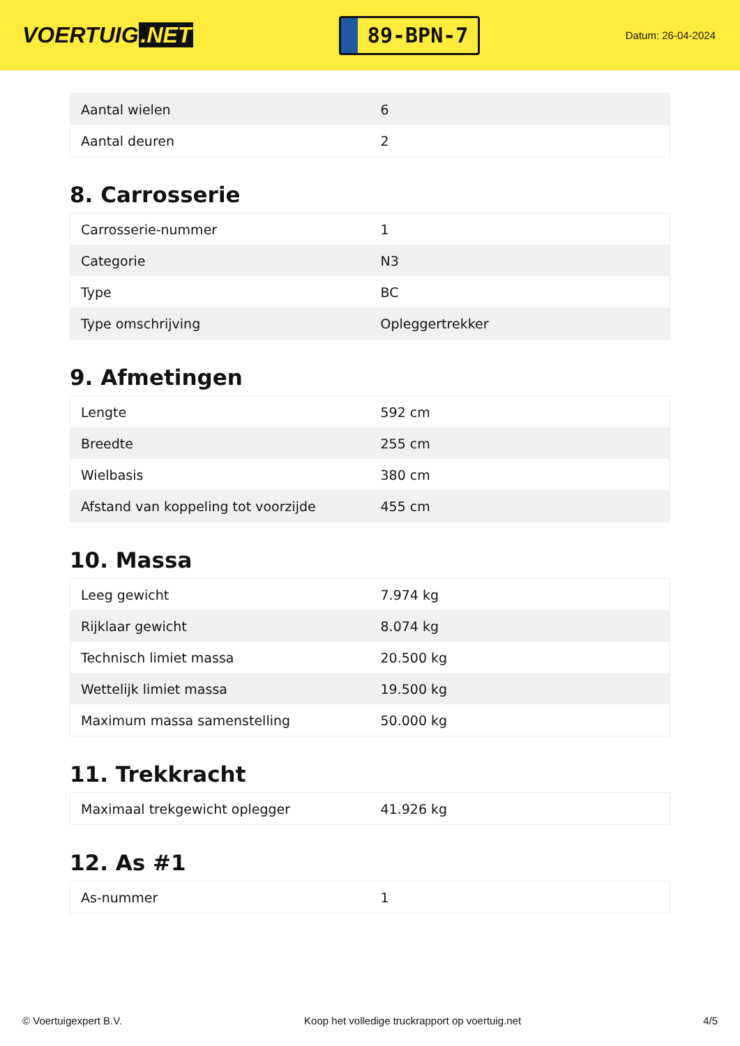VOERTUIG.NET
89-BPN-7
Datum: 26-04-2024
| Aantal wielen | 6 |
| Aantal deuren | 2 |
8. Carrosserie
| Carrosserie-nummer | 1 |
| Categorie | N3 |
| Type | BC |
| Type omschrijving | Opleggertrekker |
9. Afmetingen
| Lengte | 592 cm |
| Breedte | 255 cm |
| Wielbasis | 380 cm |
| Afstand van koppeling tot voorzijde | 455 cm |
10. Massa
| Leeg gewicht | 7.974 kg |
| Rijklaar gewicht | 8.074 kg |
| Technisch limiet massa | 20.500 kg |
| Wettelijk limiet massa | 19.500 kg |
| Maximum massa samenstelling | 50.000 kg |
11. Trekkracht
| Maximaal trekgewicht oplegger | 41.926 kg |
12. As #1
| As-nummer | 1 |
© Voertuigexpert B.V. Koop het volledige truckrapport op voertuig.net 4/5